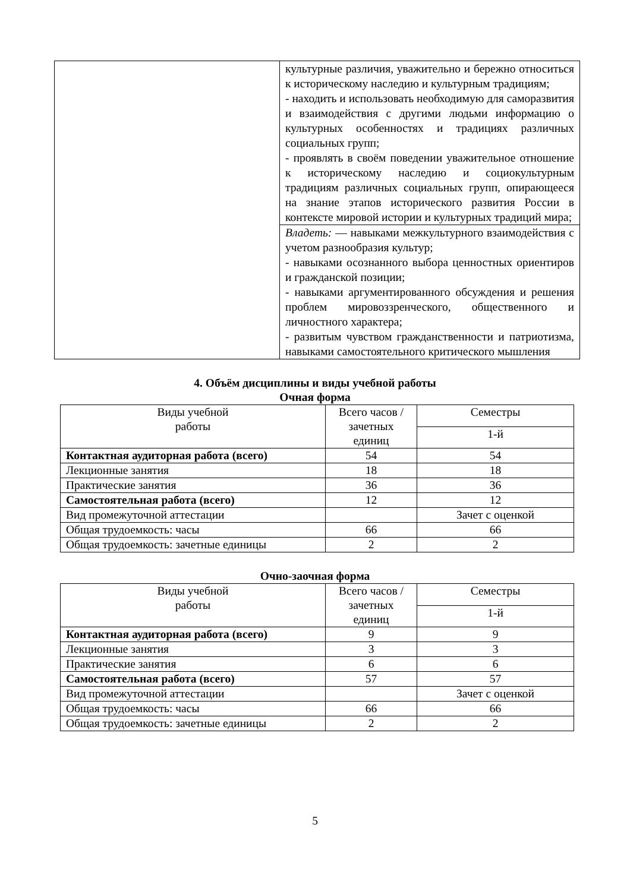| | культурные различия, уважительно и бережно относиться к историческому наследию и культурным традициям; - находить и использовать необходимую для саморазвития и взаимодействия с другими людьми информацию о культурных особенностях и традициях различных социальных групп; - проявлять в своём поведении уважительное отношение к историческому наследию и социокультурным традициям различных социальных групп, опирающееся на знание этапов исторического развития России в контексте мировой истории и культурных традиций мира; |
| | Владеть: — навыками межкультурного взаимодействия с учетом разнообразия культур; - навыками осознанного выбора ценностных ориентиров и гражданской позиции; - навыками аргументированного обсуждения и решения проблем мировоззренческого, общественного и личностного характера; - развитым чувством гражданственности и патриотизма, навыками самостоятельного критического мышления |
4. Объём дисциплины и виды учебной работы
Очная форма
| Виды учебной работы | Всего часов / зачетных единиц | Семестры |
| --- | --- | --- |
| | | 1-й |
| Контактная аудиторная работа (всего) | 54 | 54 |
| Лекционные занятия | 18 | 18 |
| Практические занятия | 36 | 36 |
| Самостоятельная работа (всего) | 12 | 12 |
| Вид промежуточной аттестации | | Зачет с оценкой |
| Общая трудоемкость: часы | 66 | 66 |
| Общая трудоемкость: зачетные единицы | 2 | 2 |
Очно-заочная форма
| Виды учебной работы | Всего часов / зачетных единиц | Семестры |
| --- | --- | --- |
| | | 1-й |
| Контактная аудиторная работа (всего) | 9 | 9 |
| Лекционные занятия | 3 | 3 |
| Практические занятия | 6 | 6 |
| Самостоятельная работа (всего) | 57 | 57 |
| Вид промежуточной аттестации | | Зачет с оценкой |
| Общая трудоемкость: часы | 66 | 66 |
| Общая трудоемкость: зачетные единицы | 2 | 2 |
5